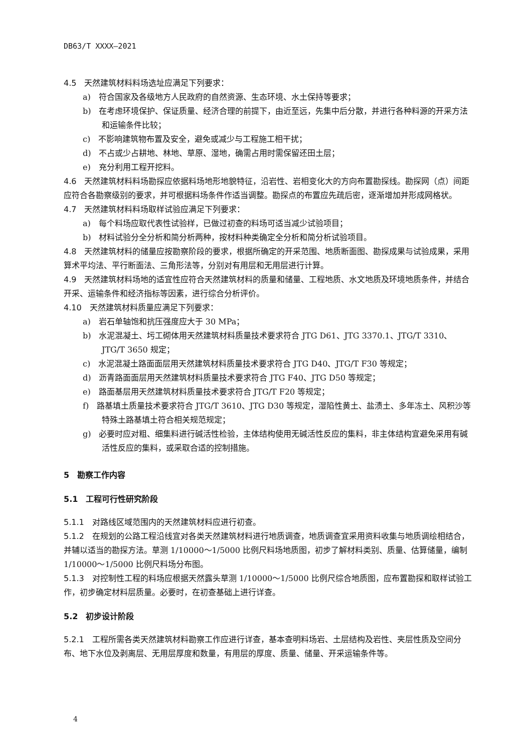DB63/T XXXX—2021
4.5　天然建筑材料料场选址应满足下列要求：
a)　符合国家及各级地方人民政府的自然资源、生态环境、水土保持等要求；
b)　在考虑环境保护、保证质量、经济合理的前提下，由近至远，先集中后分散，并进行各种料源的开采方法和运输条件比较；
c)　不影响建筑物布置及安全，避免或减少与工程施工相干扰；
d)　不占或少占耕地、林地、草原、湿地，确需占用时需保留还田土层；
e)　充分利用工程开挖料。
4.6　天然建筑材料料场勘探应依据料场地形地貌特征，沿岩性、岩相变化大的方向布置勘探线。勘探网（点）间距应符合各勘察级别的要求，并可根据料场条件作适当调整。勘探点的布置应先疏后密，逐渐增加并形成网格状。
4.7　天然建筑材料料场取样试验应满足下列要求：
a)　每个料场应取代表性试验样，已做过初查的料场可适当减少试验项目；
b)　材料试验分全分析和简分析两种，按材料种类确定全分析和简分析试验项目。
4.8　天然建筑材料的储量应按勘察阶段的要求，根据所确定的开采范围、地质断面图、勘探成果与试验成果，采用算术平均法、平行断面法、三角形法等，分别对有用层和无用层进行计算。
4.9　天然建筑材料场地的适宜性应符合天然建筑材料的质量和储量、工程地质、水文地质及环境地质条件，并结合开采、运输条件和经济指标等因素，进行综合分析评价。
4.10　天然建筑材料质量应满足下列要求：
a)　岩石单轴饱和抗压强度应大于 30 MPa；
b)　水泥混凝土、圬工砌体用天然建筑材料质量技术要求符合 JTG D61、JTG 3370.1、JTG/T 3310、JTG/T 3650 规定；
c)　水泥混凝土路面面层用天然建筑材料质量技术要求符合 JTG D40、JTG/T F30 等规定；
d)　沥青路面面层用天然建筑材料质量技术要求符合 JTG F40、JTG D50 等规定；
e)　路面基层用天然建筑材料质量技术要求符合 JTG/T F20 等规定；
f)　路基填土质量技术要求符合 JTG/T 3610、JTG D30 等规定，湿陷性黄土、盐渍土、多年冻土、风积沙等特殊土路基填土符合相关规范规定；
g)　必要时应对粗、细集料进行碱活性检验，主体结构使用无碱活性反应的集料，非主体结构宜避免采用有碱活性反应的集料，或采取合适的控制措施。
5　勘察工作内容
5.1　工程可行性研究阶段
5.1.1　对路线区域范围内的天然建筑材料应进行初查。
5.1.2　在规划的公路工程沿线宜对各类天然建筑材料进行地质调查，地质调查宜采用资料收集与地质调绘相结合，并辅以适当的勘探方法。草测 1/10000～1/5000 比例尺料场地质图，初步了解材料类别、质量、估算储量，编制 1/10000～1/5000 比例尺料场分布图。
5.1.3　对控制性工程的料场应根据天然露头草测 1/10000～1/5000 比例尺综合地质图，应布置勘探和取样试验工作，初步确定材料层质量。必要时，在初查基础上进行详查。
5.2　初步设计阶段
5.2.1　工程所需各类天然建筑材料勘察工作应进行详查，基本查明料场岩、土层结构及岩性、夹层性质及空间分布、地下水位及剥离层、无用层厚度和数量，有用层的厚度、质量、储量、开采运输条件等。
4